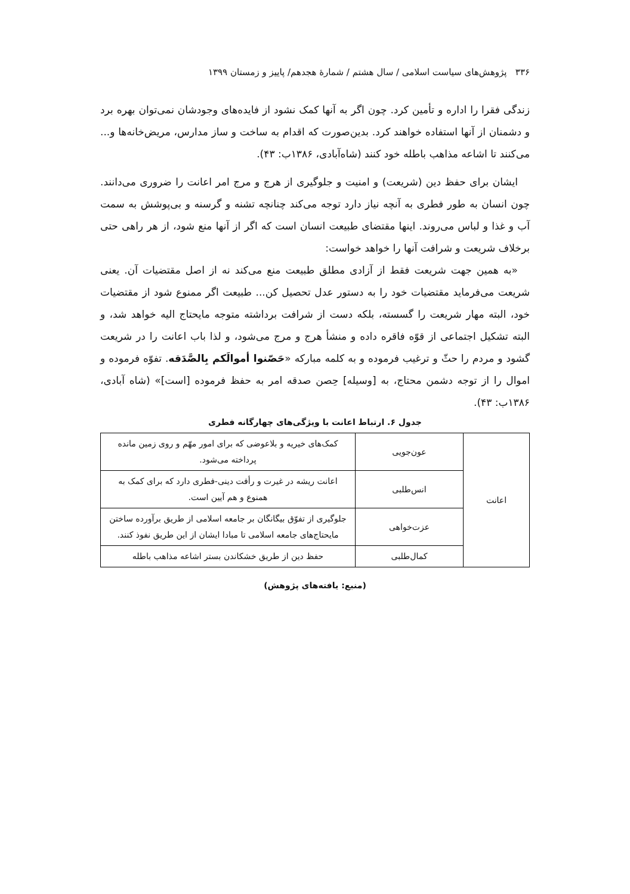۳۳۶ پژوهش‌های سیاست اسلامی / سال هشتم / شمارهٔ هجدهم/ پاییز و زمستان ۱۳۹۹
زندگی فقرا را اداره و تأمین کرد. چون اگر به آنها کمک نشود از فایده‌های وجودشان نمی‌توان بهره برد و دشمنان از آنها استفاده خواهند کرد. بدین‌صورت که اقدام به ساخت و ساز مدارس، مریض‌خانه‌ها و... می‌کنند تا اشاعه مذاهب باطله خود کنند (شاه‌آبادی، ۱۳۸۶ب: ۴۳).
ایشان برای حفظ دین (شریعت) و امنیت و جلوگیری از هرج و مرج امر اعانت را ضروری می‌دانند. چون انسان به طور فطری به آنچه نیاز دارد توجه می‌کند چنانچه تشنه و گرسنه و بی‌پوشش به سمت آب و غذا و لباس می‌روند. اینها مقتضای طبیعت انسان است که اگر از آنها منع شود، از هر راهی حتی برخلاف شریعت و شرافت آنها را خواهد خواست:
«به همین جهت شریعت فقط از آزادی مطلق طبیعت منع می‌کند نه از اصل مقتضیات آن. یعنی شریعت می‌فرماید مقتضیات خود را به دستور عدل تحصیل کن... طبیعت اگر ممنوع شود از مقتضیات خود، البته مهار شریعت را گسسته، بلکه دست از شرافت برداشته متوجه مایحتاج الیه خواهد شد، و البته تشکیل اجتماعی از قوّه فاقره داده و منشأ هرج و مرج می‌شود، و لذا باب اعانت را در شریعت گشود و مردم را حثّ و ترغیب فرموده و به کلمه مبارکه «حَصّنوا أموالَکم بِالصَّدَقه. تفوّه فرموده و اموال را از توجه دشمن محتاج، به [وسیله] حِصن صدقه امر به حفظ فرموده [است]» (شاه آبادی، ۱۳۸۶ب: ۴۳).
جدول ۶. ارتباط اعانت با ویژگی‌های چهارگانه فطری
| اعانت | عون‌جویی | کمک‌های خیریه و بلاعوضی که برای امور مهّم و روی زمین مانده پرداخته می‌شود. |
| | انس‌طلبی | اعانت ریشه در غیرت و رأفت دینی-فطری دارد که برای کمک به همنوع و هم آیین است. |
| | عزت‌خواهی | جلوگیری از تفوّق بیگانگان بر جامعه اسلامی از طریق برآورده ساختن مایحتاج‌های جامعه اسلامی تا مبادا ایشان از این طریق نفوذ کنند. |
| | کمال‌طلبی | حفظ دین از طریق خشکاندن بستر اشاعه مذاهب باطله |
(منبع: یافته‌های پژوهش)